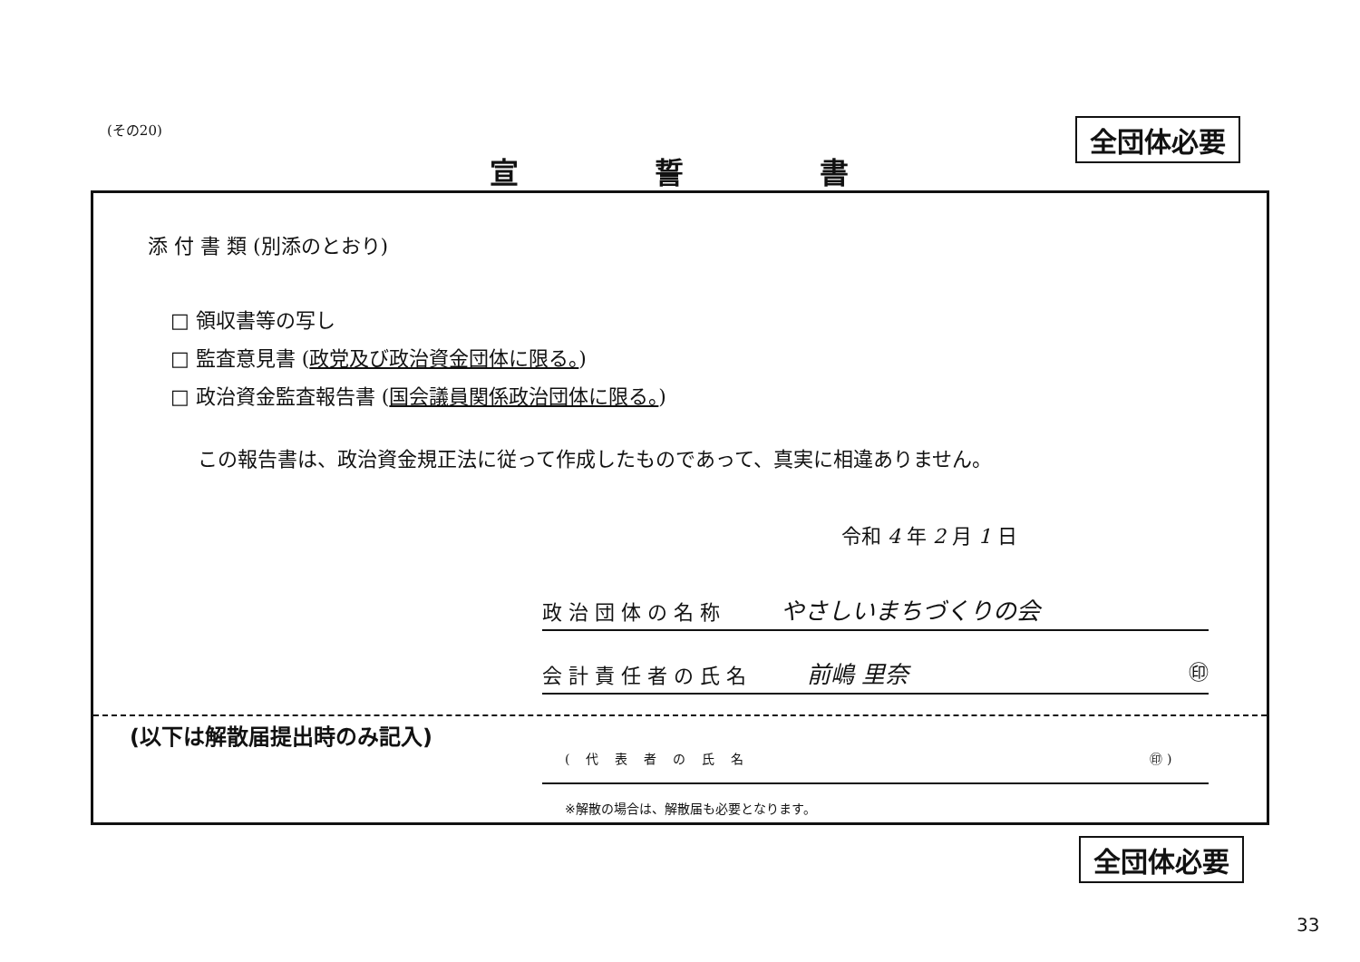(その20) 全団体必要
宣誓書
添 付 書 類 (別添のとおり)
□ 領収書等の写し
□ 監査意見書 (政党及び政治資金団体に限る。)
□ 政治資金監査報告書 (国会議員関係政治団体に限る。)
この報告書は、政治資金規正法に従って作成したものであって、真実に相違ありません。
令和 4 年 2 月 1 日
政 治 団 体 の 名 称 やさしいまちづくりの会
会 計 責 任 者 の 氏 名 前嶋 里奈 ㊞
(以下は解散届提出時のみ記入)
(代表者の氏名 ㊞ )
※解散の場合は、解散届も必要となります。
全団体必要
33